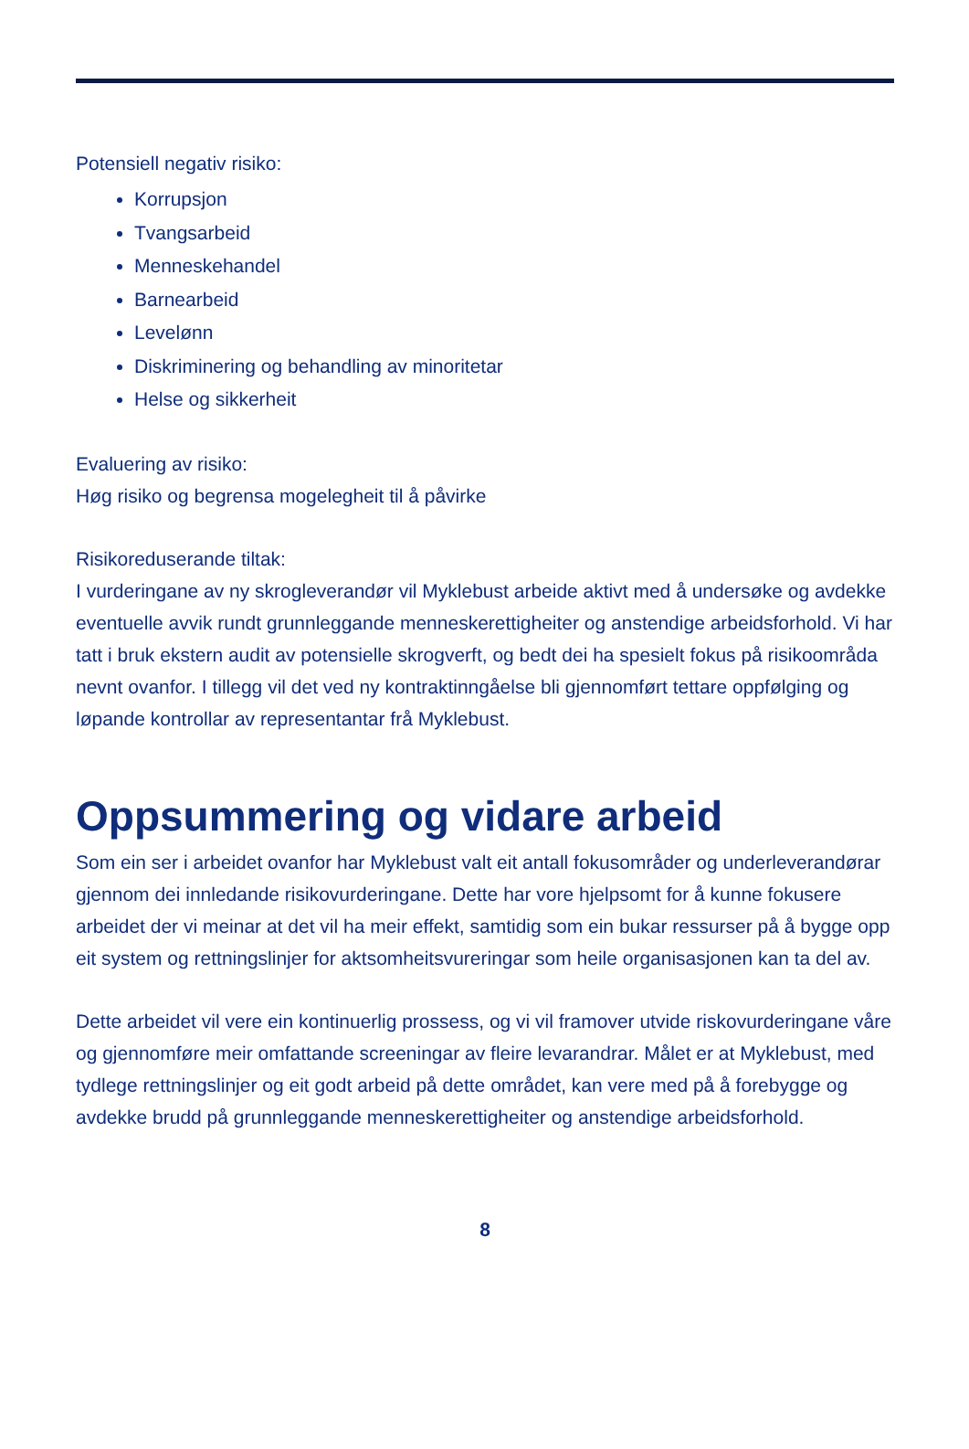Potensiell negativ risiko:
Korrupsjon
Tvangsarbeid
Menneskehandel
Barnearbeid
Levelønn
Diskriminering og behandling av minoritetar
Helse og sikkerheit
Evaluering av risiko:
Høg risiko og begrensa mogelegheit til å påvirke
Risikoreduserande tiltak:
I vurderingane av ny skrogleverandør vil Myklebust arbeide aktivt med å undersøke og avdekke eventuelle avvik rundt grunnleggande menneskerettigheiter og anstendige arbeidsforhold. Vi har tatt i bruk ekstern audit av potensielle skrogverft, og bedt dei ha spesielt fokus på risikoområda nevnt ovanfor. I tillegg vil det ved ny kontraktinngåelse bli gjennomført tettare oppfølging og løpande kontrollar av representantar frå Myklebust.
Oppsummering og vidare arbeid
Som ein ser i arbeidet ovanfor har Myklebust valt eit antall fokusområder og underleverandørar gjennom dei innledande risikovurderingane. Dette har vore hjelpsomt for å kunne fokusere arbeidet der vi meinar at det vil ha meir effekt, samtidig som ein bukar ressurser på å bygge opp eit system og rettningslinjer for aktsomheitsvureringar som heile organisasjonen kan ta del av.
Dette arbeidet vil vere ein kontinuerlig prossess, og vi vil framover utvide riskovurderingane våre og gjennomføre meir omfattande screeningar av fleire levarandrar. Målet er at Myklebust, med tydlege rettningslinjer og eit godt arbeid på dette området, kan vere med på å forebygge og avdekke brudd på grunnleggande menneskerettigheiter og anstendige arbeidsforhold.
8